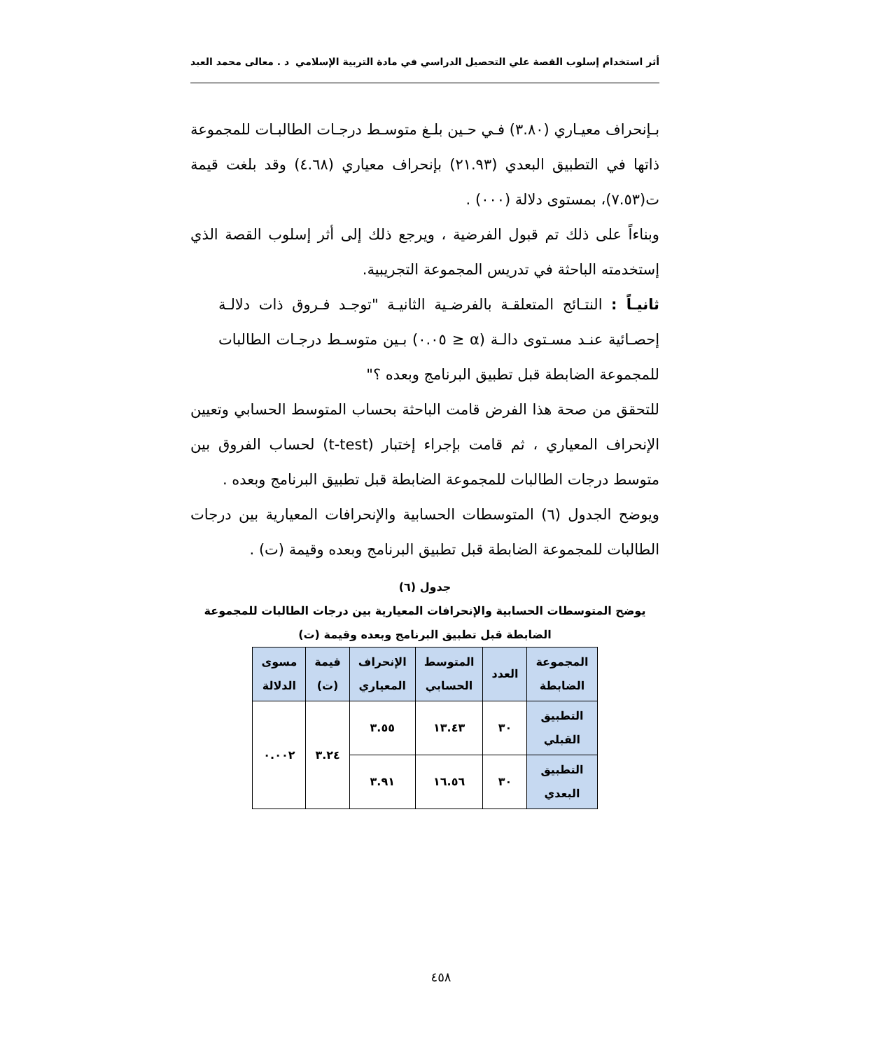أثر استخدام إسلوب القصة علي التحصيل الدراسي في مادة التربية الإسلامي د . معالى محمد العبد
بـإنحراف معيـاري (٣.٨٠) فـي حـين بلـغ متوسـط درجـات الطالبـات للمجموعة ذاتها في التطبيق البعدي (٢١.٩٣) بإنحراف معياري (٤.٦٨) وقد بلغت قيمة ت(٧.٥٣)، بمستوى دلالة (٠٠٠) .
وبناءاً على ذلك تم قبول الفرضية ، ويرجع ذلك إلى أثر إسلوب القصة الذي إستخدمته الباحثة في تدريس المجموعة التجريبية.
ثانيـاً : النتـائج المتعلقـة بالفرضـية الثانيـة "توجـد فـروق ذات دلالـة إحصـائية عنـد مسـتوى دالـة (α ≤ ٠.٠٥) بـين متوسـط درجـات الطالبات للمجموعة الضابطة قبل تطبيق البرنامج وبعده ؟"
للتحقق من صحة هذا الفرض قامت الباحثة بحساب المتوسط الحسابي وتعيين الإنحراف المعياري ، ثم قامت بإجراء إختبار (t-test) لحساب الفروق بين متوسط درجات الطالبات للمجموعة الضابطة قبل تطبيق البرنامج وبعده .
ويوضح الجدول (٦) المتوسطات الحسابية والإنحرافات المعيارية بين درجات الطالبات للمجموعة الضابطة قبل تطبيق البرنامج وبعده وقيمة (ت) .
جدول (٦)
يوضح المتوسطات الحسابية والإنحرافات المعيارية بين درجات الطالبات للمجموعة الضابطة قبل تطبيق البرنامج وبعده وقيمة (ت)
| المجموعة الضابطة | العدد | المتوسط الحسابي | الإنحراف المعياري | قيمة (ت) | مسوى الدلالة |
| --- | --- | --- | --- | --- | --- |
| التطبيق القبلي | ٣٠ | ١٣.٤٣ | ٣.٥٥ | ٣.٢٤ | ٠.٠٠٢ |
| التطبيق البعدي | ٣٠ | ١٦.٥٦ | ٣.٩١ | | |
٤٥٨